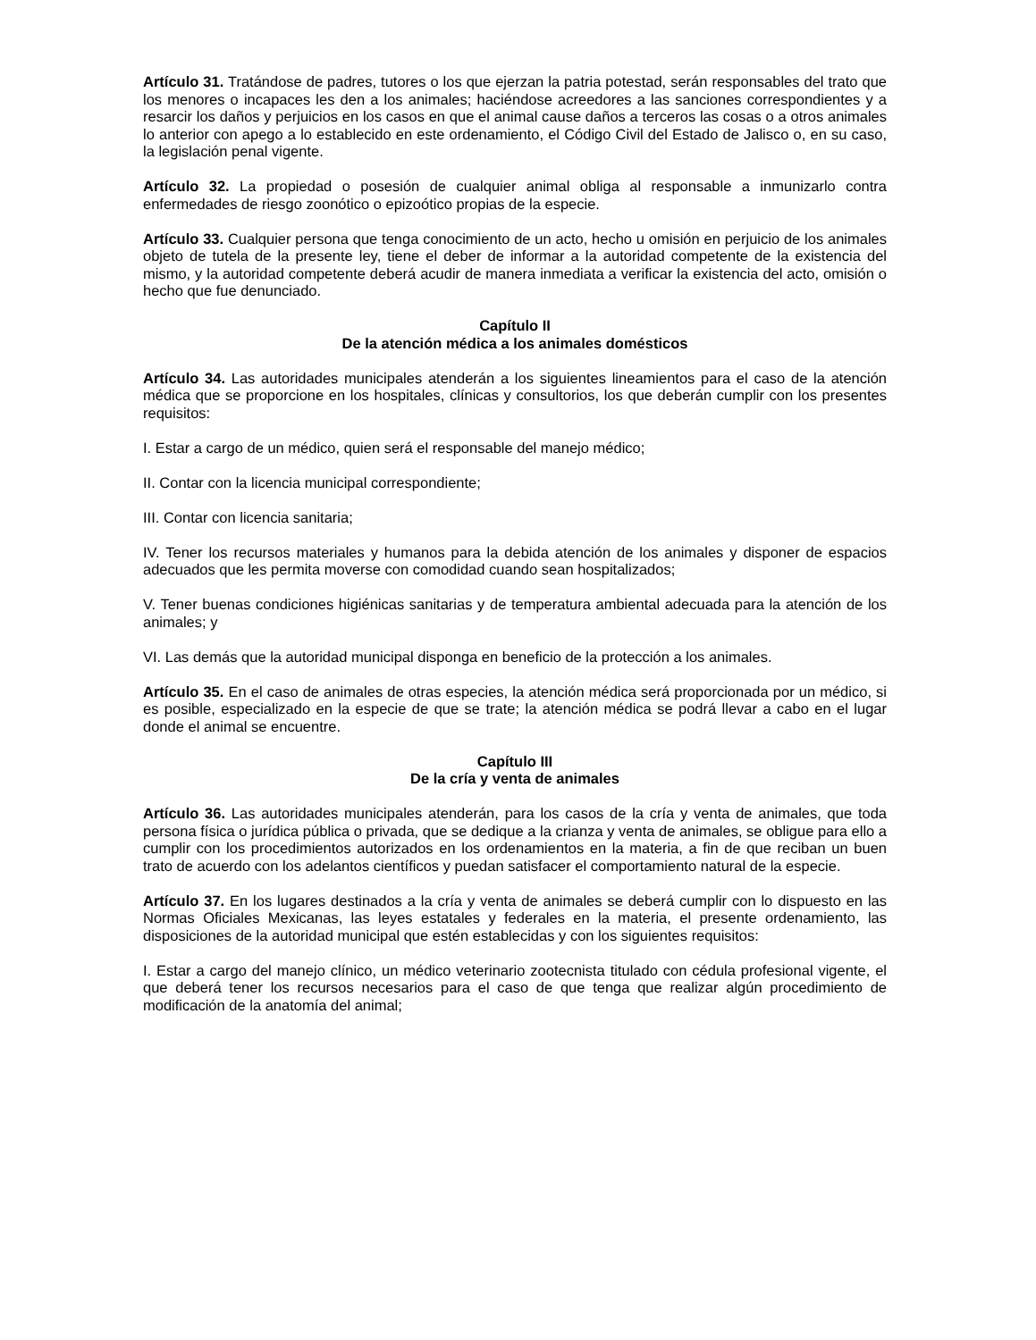Artículo 31. Tratándose de padres, tutores o los que ejerzan la patria potestad, serán responsables del trato que los menores o incapaces les den a los animales; haciéndose acreedores a las sanciones correspondientes y a resarcir los daños y perjuicios en los casos en que el animal cause daños a terceros las cosas o a otros animales lo anterior con apego a lo establecido en este ordenamiento, el Código Civil del Estado de Jalisco o, en su caso, la legislación penal vigente.
Artículo 32. La propiedad o posesión de cualquier animal obliga al responsable a inmunizarlo contra enfermedades de riesgo zoonótico o epizoótico propias de la especie.
Artículo 33. Cualquier persona que tenga conocimiento de un acto, hecho u omisión en perjuicio de los animales objeto de tutela de la presente ley, tiene el deber de informar a la autoridad competente de la existencia del mismo, y la autoridad competente deberá acudir de manera inmediata a verificar la existencia del acto, omisión o hecho que fue denunciado.
Capítulo II
De la atención médica a los animales domésticos
Artículo 34. Las autoridades municipales atenderán a los siguientes lineamientos para el caso de la atención médica que se proporcione en los hospitales, clínicas y consultorios, los que deberán cumplir con los presentes requisitos:
I. Estar a cargo de un médico, quien será el responsable del manejo médico;
II. Contar con la licencia municipal correspondiente;
III. Contar con licencia sanitaria;
IV. Tener los recursos materiales y humanos para la debida atención de los animales y disponer de espacios adecuados que les permita moverse con comodidad cuando sean hospitalizados;
V. Tener buenas condiciones higiénicas sanitarias y de temperatura ambiental adecuada para la atención de los animales; y
VI. Las demás que la autoridad municipal disponga en beneficio de la protección a los animales.
Artículo 35. En el caso de animales de otras especies, la atención médica será proporcionada por un médico, si es posible, especializado en la especie de que se trate; la atención médica se podrá llevar a cabo en el lugar donde el animal se encuentre.
Capítulo III
De la cría y venta de animales
Artículo 36. Las autoridades municipales atenderán, para los casos de la cría y venta de animales, que toda persona física o jurídica pública o privada, que se dedique a la crianza y venta de animales, se obligue para ello a cumplir con los procedimientos autorizados en los ordenamientos en la materia, a fin de que reciban un buen trato de acuerdo con los adelantos científicos y puedan satisfacer el comportamiento natural de la especie.
Artículo 37. En los lugares destinados a la cría y venta de animales se deberá cumplir con lo dispuesto en las Normas Oficiales Mexicanas, las leyes estatales y federales en la materia, el presente ordenamiento, las disposiciones de la autoridad municipal que estén establecidas y con los siguientes requisitos:
I. Estar a cargo del manejo clínico, un médico veterinario zootecnista titulado con cédula profesional vigente, el que deberá tener los recursos necesarios para el caso de que tenga que realizar algún procedimiento de modificación de la anatomía del animal;